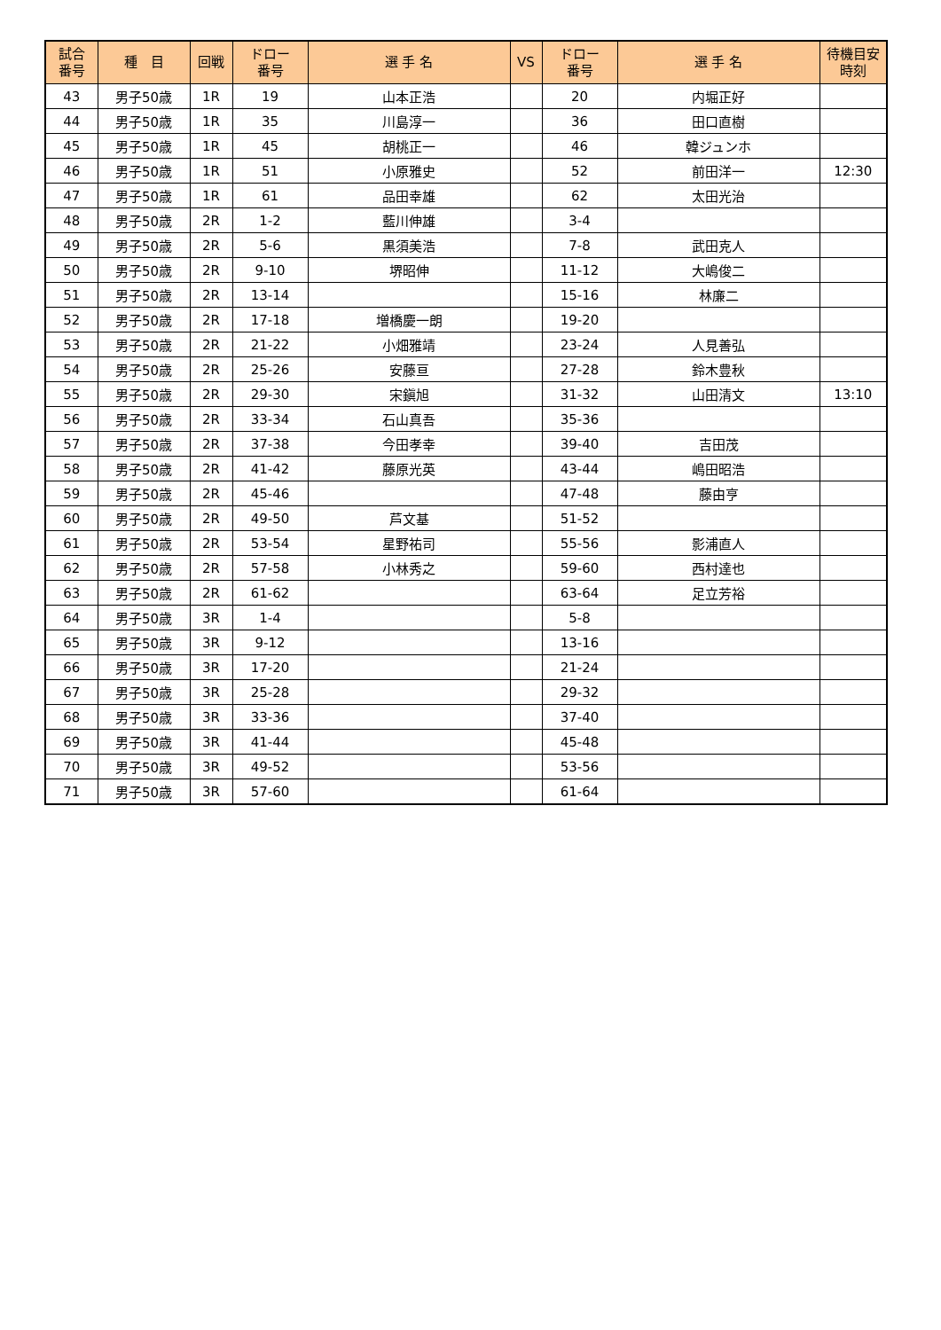| 試合 番号 | 種 目 | 回戦 | ドロー 番号 | 選 手 名 | VS | ドロー 番号 | 選 手 名 | 待機目安 時刻 |
| --- | --- | --- | --- | --- | --- | --- | --- | --- |
| 43 | 男子50歳 | 1R | 19 | 山本正浩 | | 20 | 内堀正好 | |
| 44 | 男子50歳 | 1R | 35 | 川島淳一 | | 36 | 田口直樹 | |
| 45 | 男子50歳 | 1R | 45 | 胡桃正一 | | 46 | 韓ジュンホ | |
| 46 | 男子50歳 | 1R | 51 | 小原雅史 | | 52 | 前田洋一 | 12:30 |
| 47 | 男子50歳 | 1R | 61 | 品田幸雄 | | 62 | 太田光治 | |
| 48 | 男子50歳 | 2R | 1-2 | 藍川伸雄 | | 3-4 | | |
| 49 | 男子50歳 | 2R | 5-6 | 黒須美浩 | | 7-8 | 武田克人 | |
| 50 | 男子50歳 | 2R | 9-10 | 堺昭伸 | | 11-12 | 大嶋俊二 | |
| 51 | 男子50歳 | 2R | 13-14 | | | 15-16 | 林廉二 | |
| 52 | 男子50歳 | 2R | 17-18 | 増橋慶一朗 | | 19-20 | | |
| 53 | 男子50歳 | 2R | 21-22 | 小畑雅靖 | | 23-24 | 人見善弘 | |
| 54 | 男子50歳 | 2R | 25-26 | 安藤亘 | | 27-28 | 鈴木豊秋 | |
| 55 | 男子50歳 | 2R | 29-30 | 宋鎭旭 | | 31-32 | 山田清文 | 13:10 |
| 56 | 男子50歳 | 2R | 33-34 | 石山真吾 | | 35-36 | | |
| 57 | 男子50歳 | 2R | 37-38 | 今田孝幸 | | 39-40 | 吉田茂 | |
| 58 | 男子50歳 | 2R | 41-42 | 藤原光英 | | 43-44 | 嶋田昭浩 | |
| 59 | 男子50歳 | 2R | 45-46 | | | 47-48 | 藤由亨 | |
| 60 | 男子50歳 | 2R | 49-50 | 芦文基 | | 51-52 | | |
| 61 | 男子50歳 | 2R | 53-54 | 星野祐司 | | 55-56 | 影浦直人 | |
| 62 | 男子50歳 | 2R | 57-58 | 小林秀之 | | 59-60 | 西村達也 | |
| 63 | 男子50歳 | 2R | 61-62 | | | 63-64 | 足立芳裕 | |
| 64 | 男子50歳 | 3R | 1-4 | | | 5-8 | | |
| 65 | 男子50歳 | 3R | 9-12 | | | 13-16 | | |
| 66 | 男子50歳 | 3R | 17-20 | | | 21-24 | | |
| 67 | 男子50歳 | 3R | 25-28 | | | 29-32 | | |
| 68 | 男子50歳 | 3R | 33-36 | | | 37-40 | | |
| 69 | 男子50歳 | 3R | 41-44 | | | 45-48 | | |
| 70 | 男子50歳 | 3R | 49-52 | | | 53-56 | | |
| 71 | 男子50歳 | 3R | 57-60 | | | 61-64 | | |